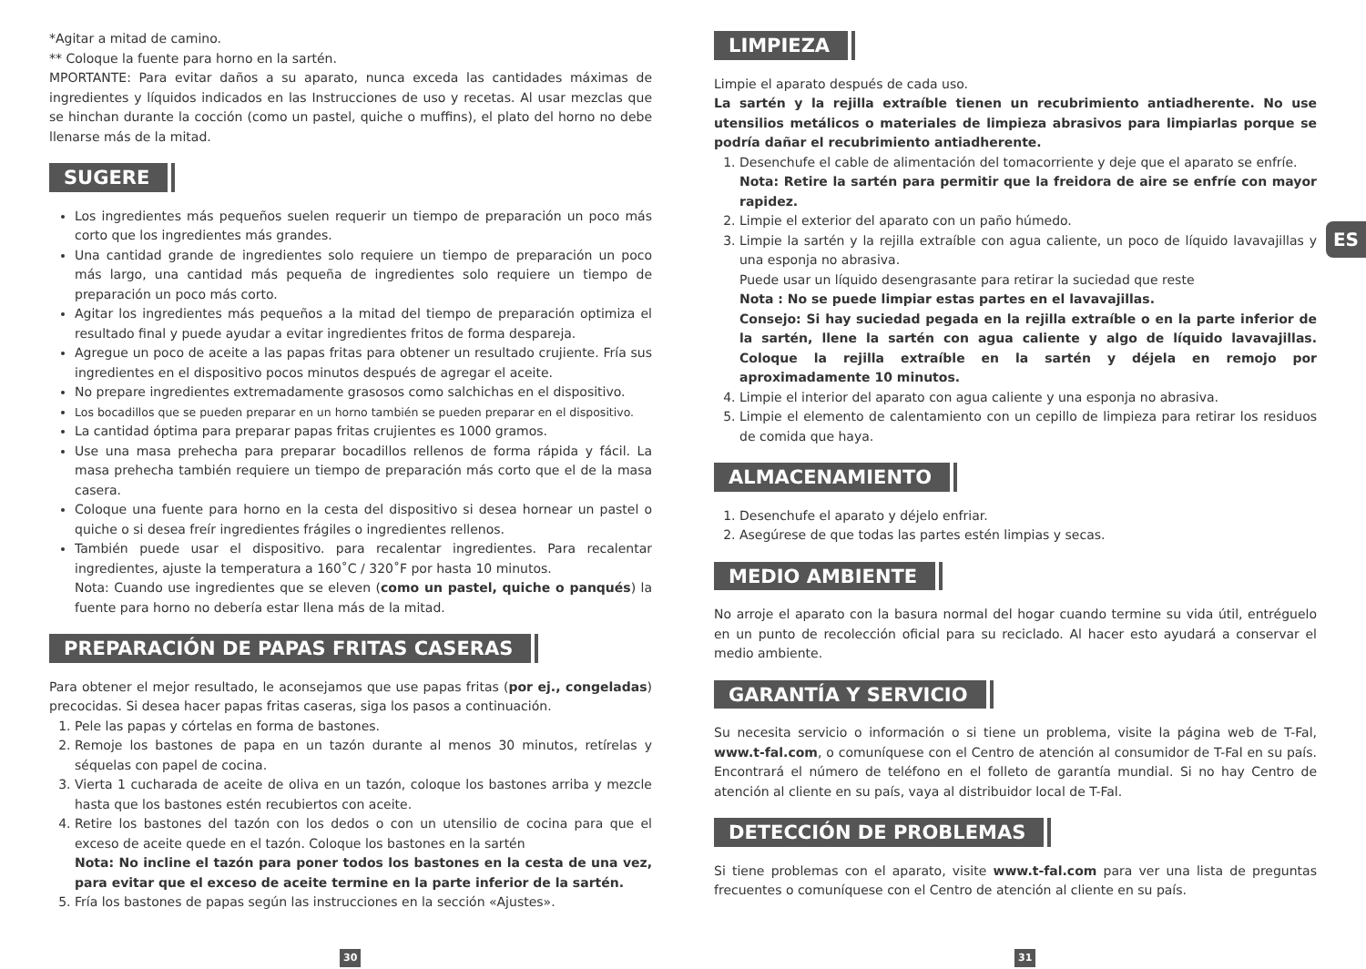*Agitar a mitad de camino.
** Coloque la fuente para horno en la sartén.
MPORTANTE: Para evitar daños a su aparato, nunca exceda las cantidades máximas de ingredientes y líquidos indicados en las Instrucciones de uso y recetas. Al usar mezclas que se hinchan durante la cocción (como un pastel, quiche o muffins), el plato del horno no debe llenarse más de la mitad.
SUGERE
Los ingredientes más pequeños suelen requerir un tiempo de preparación un poco más corto que los ingredientes más grandes.
Una cantidad grande de ingredientes solo requiere un tiempo de preparación un poco más largo, una cantidad más pequeña de ingredientes solo requiere un tiempo de preparación un poco más corto.
Agitar los ingredientes más pequeños a la mitad del tiempo de preparación optimiza el resultado final y puede ayudar a evitar ingredientes fritos de forma despareja.
Agregue un poco de aceite a las papas fritas para obtener un resultado crujiente. Fría sus ingredientes en el dispositivo pocos minutos después de agregar el aceite.
No prepare ingredientes extremadamente grasosos como salchichas en el dispositivo.
Los bocadillos que se pueden preparar en un horno también se pueden preparar en el dispositivo.
La cantidad óptima para preparar papas fritas crujientes es 1000 gramos.
Use una masa prehecha para preparar bocadillos rellenos de forma rápida y fácil. La masa prehecha también requiere un tiempo de preparación más corto que el de la masa casera.
Coloque una fuente para horno en la cesta del dispositivo si desea hornear un pastel o quiche o si desea freír ingredientes frágiles o ingredientes rellenos.
También puede usar el dispositivo. para recalentar ingredientes. Para recalentar ingredientes, ajuste la temperatura a 160˚C / 320˚F por hasta 10 minutos.
Nota: Cuando use ingredientes que se eleven (como un pastel, quiche o panqués) la fuente para horno no debería estar llena más de la mitad.
PREPARACIÓN DE PAPAS FRITAS CASERAS
Para obtener el mejor resultado, le aconsejamos que use papas fritas (por ej., congeladas) precocidas. Si desea hacer papas fritas caseras, siga los pasos a continuación.
1. Pele las papas y córtelas en forma de bastones.
2. Remoje los bastones de papa en un tazón durante al menos 30 minutos, retírelas y séquelas con papel de cocina.
3. Vierta 1 cucharada de aceite de oliva en un tazón, coloque los bastones arriba y mezcle hasta que los bastones estén recubiertos con aceite.
4. Retire los bastones del tazón con los dedos o con un utensilio de cocina para que el exceso de aceite quede en el tazón. Coloque los bastones en la sartén
Nota: No incline el tazón para poner todos los bastones en la cesta de una vez, para evitar que el exceso de aceite termine en la parte inferior de la sartén.
5. Fría los bastones de papas según las instrucciones en la sección «Ajustes».
LIMPIEZA
Limpie el aparato después de cada uso.
La sartén y la rejilla extraíble tienen un recubrimiento antiadherente. No use utensilios metálicos o materiales de limpieza abrasivos para limpiarlas porque se podría dañar el recubrimiento antiadherente.
1. Desenchufe el cable de alimentación del tomacorriente y deje que el aparato se enfríe.
Nota: Retire la sartén para permitir que la freidora de aire se enfríe con mayor rapidez.
2. Limpie el exterior del aparato con un paño húmedo.
3. Limpie la sartén y la rejilla extraíble con agua caliente, un poco de líquido lavavajillas y una esponja no abrasiva.
Puede usar un líquido desengrasante para retirar la suciedad que reste
Nota : No se puede limpiar estas partes en el lavavajillas.
Consejo: Si hay suciedad pegada en la rejilla extraíble o en la parte inferior de la sartén, llene la sartén con agua caliente y algo de líquido lavavajillas. Coloque la rejilla extraíble en la sartén y déjela en remojo por aproximadamente 10 minutos.
4. Limpie el interior del aparato con agua caliente y una esponja no abrasiva.
5. Limpie el elemento de calentamiento con un cepillo de limpieza para retirar los residuos de comida que haya.
ALMACENAMIENTO
1. Desenchufe el aparato y déjelo enfriar.
2. Asegúrese de que todas las partes estén limpias y secas.
MEDIO AMBIENTE
No arroje el aparato con la basura normal del hogar cuando termine su vida útil, entréguelo en un punto de recolección oficial para su reciclado. Al hacer esto ayudará a conservar el medio ambiente.
GARANTÍA Y SERVICIO
Su necesita servicio o información o si tiene un problema, visite la página web de T-Fal, www.t-fal.com, o comuníquese con el Centro de atención al consumidor de T-Fal en su país. Encontrará el número de teléfono en el folleto de garantía mundial. Si no hay Centro de atención al cliente en su país, vaya al distribuidor local de T-Fal.
DETECCIÓN DE PROBLEMAS
Si tiene problemas con el aparato, visite www.t-fal.com para ver una lista de preguntas frecuentes o comuníquese con el Centro de atención al cliente en su país.
ES
30 31